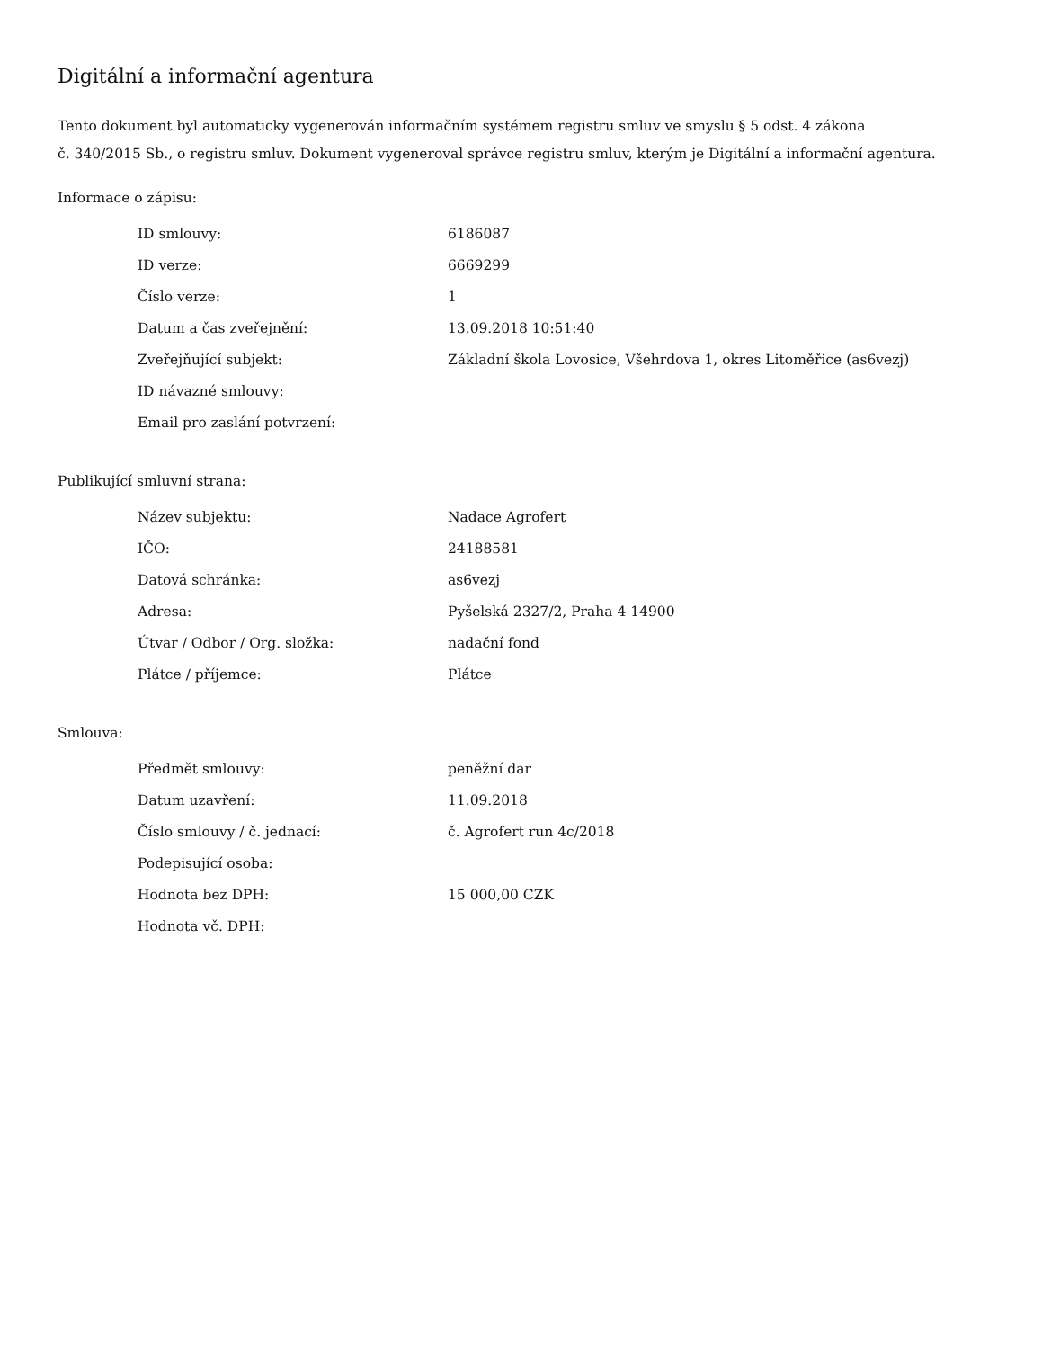Digitální a informační agentura
Tento dokument byl automaticky vygenerován informačním systémem registru smluv ve smyslu § 5 odst. 4 zákona
č. 340/2015 Sb., o registru smluv. Dokument vygeneroval správce registru smluv, kterým je Digitální a informační agentura.
Informace o zápisu:
| ID smlouvy: | 6186087 |
| ID verze: | 6669299 |
| Číslo verze: | 1 |
| Datum a čas zveřejnění: | 13.09.2018 10:51:40 |
| Zveřejňující subjekt: | Základní škola Lovosice, Všehrdova 1, okres Litoměřice (as6vezj) |
| ID návazné smlouvy: | |
| Email pro zaslání potvrzení: | |
Publikující smluvní strana:
| Název subjektu: | Nadace Agrofert |
| IČO: | 24188581 |
| Datová schránka: | as6vezj |
| Adresa: | Pyšelská 2327/2, Praha 4 14900 |
| Útvar / Odbor / Org. složka: | nadační fond |
| Plátce / příjemce: | Plátce |
Smlouva:
| Předmět smlouvy: | peněžní dar |
| Datum uzavření: | 11.09.2018 |
| Číslo smlouvy / č. jednací: | č. Agrofert run 4c/2018 |
| Podepisující osoba: | |
| Hodnota bez DPH: | 15 000,00 CZK |
| Hodnota vč. DPH: | |